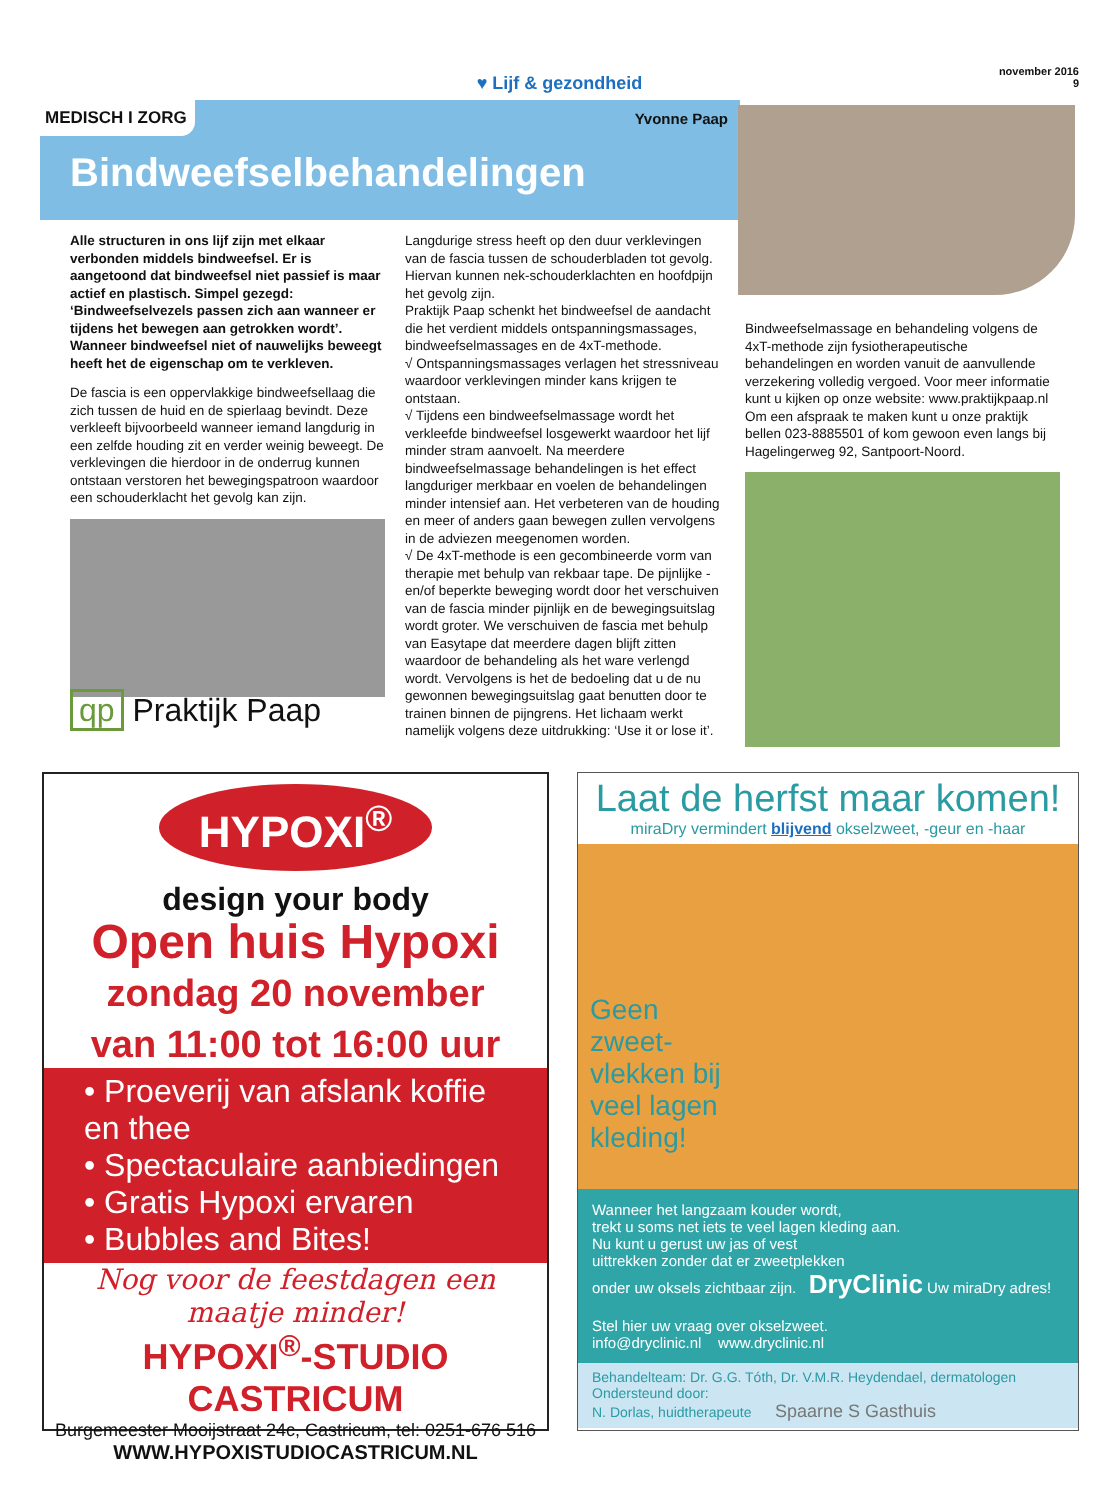♥ Lijf & gezondheid
november 2016
9
MEDISCH I ZORG Yvonne Paap
Bindweefselbehandelingen
Alle structuren in ons lijf zijn met elkaar verbonden middels bindweefsel. Er is aangetoond dat bindweefsel niet passief is maar actief en plastisch. Simpel gezegd: ‘Bindweefselvezels passen zich aan wanneer er tijdens het bewegen aan getrokken wordt’. Wanneer bindweefsel niet of nauwelijks beweegt heeft het de eigenschap om te verkleven.
De fascia is een oppervlakkige bindweefsellaag die zich tussen de huid en de spierlaag bevindt. Deze verkleeft bijvoorbeeld wanneer iemand langdurig in een zelfde houding zit en verder weinig beweegt. De verklevingen die hierdoor in de onderrug kunnen ontstaan verstoren het bewegingspatroon waardoor een schouderklacht het gevolg kan zijn.
qp Praktijk Paap
Langdurige stress heeft op den duur verklevingen van de fascia tussen de schouderbladen tot gevolg. Hiervan kunnen nek-schouderklachten en hoofdpijn het gevolg zijn.
Praktijk Paap schenkt het bindweefsel de aandacht die het verdient middels ontspanningsmassages, bindweefselmassages en de 4xT-methode.
√ Ontspanningsmassages verlagen het stressniveau waardoor verklevingen minder kans krijgen te ontstaan.
√ Tijdens een bindweefselmassage wordt het verkleefde bindweefsel losgewerkt waardoor het lijf minder stram aanvoelt. Na meerdere bindweefselmassage behandelingen is het effect langduriger merkbaar en voelen de behandelingen minder intensief aan. Het verbeteren van de houding en meer of anders gaan bewegen zullen vervolgens in de adviezen meegenomen worden.
√ De 4xT-methode is een gecombineerde vorm van therapie met behulp van rekbaar tape. De pijnlijke - en/of beperkte beweging wordt door het verschuiven van de fascia minder pijnlijk en de bewegingsuitslag wordt groter. We verschuiven de fascia met behulp van Easytape dat meerdere dagen blijft zitten waardoor de behandeling als het ware verlengd wordt. Vervolgens is het de bedoeling dat u de nu gewonnen bewegingsuitslag gaat benutten door te trainen binnen de pijngrens. Het lichaam werkt namelijk volgens deze uitdrukking: ‘Use it or lose it’.
Bindweefselmassage en behandeling volgens de 4xT-methode zijn fysiotherapeutische behandelingen en worden vanuit de aanvullende verzekering volledig vergoed. Voor meer informatie kunt u kijken op onze website: www.praktijkpaap.nl
Om een afspraak te maken kunt u onze praktijk bellen 023-8885501 of kom gewoon even langs bij Hagelingerweg 92, Santpoort-Noord.
HYPOXI<sup>®</sup>
design your body
Open huis Hypoxi
zondag 20 november
van 11:00 tot 16:00 uur
• Proeverij van afslank koffie en thee
• Spectaculaire aanbiedingen
• Gratis Hypoxi ervaren
• Bubbles and Bites!
Nog voor de feestdagen een maatje minder!
HYPOXI<sup>®</sup>-STUDIO CASTRICUM
Burgemeester Mooijstraat 24c, Castricum, tel: 0251-676 516
WWW.HYPOXISTUDIOCASTRICUM.NL
Laat de herfst maar komen!
miraDry vermindert blijvend okselzweet, -geur en -haar
Geen
zweet-
vlekken bij
veel lagen
kleding!
Wanneer het langzaam kouder wordt,
trekt u soms net iets te veel lagen kleding aan.
Nu kunt u gerust uw jas of vest
uittrekken zonder dat er zweetplekken
onder uw oksels zichtbaar zijn. DryClinic Uw miraDry adres!
Stel hier uw vraag over okselzweet.
info@dryclinic.nl www.dryclinic.nl
Behandelteam: Dr. G.G. Tóth, Dr. V.M.R. Heydendael, dermatologen
Ondersteund door:
N. Dorlas, huidtherapeute Spaarne S Gasthuis